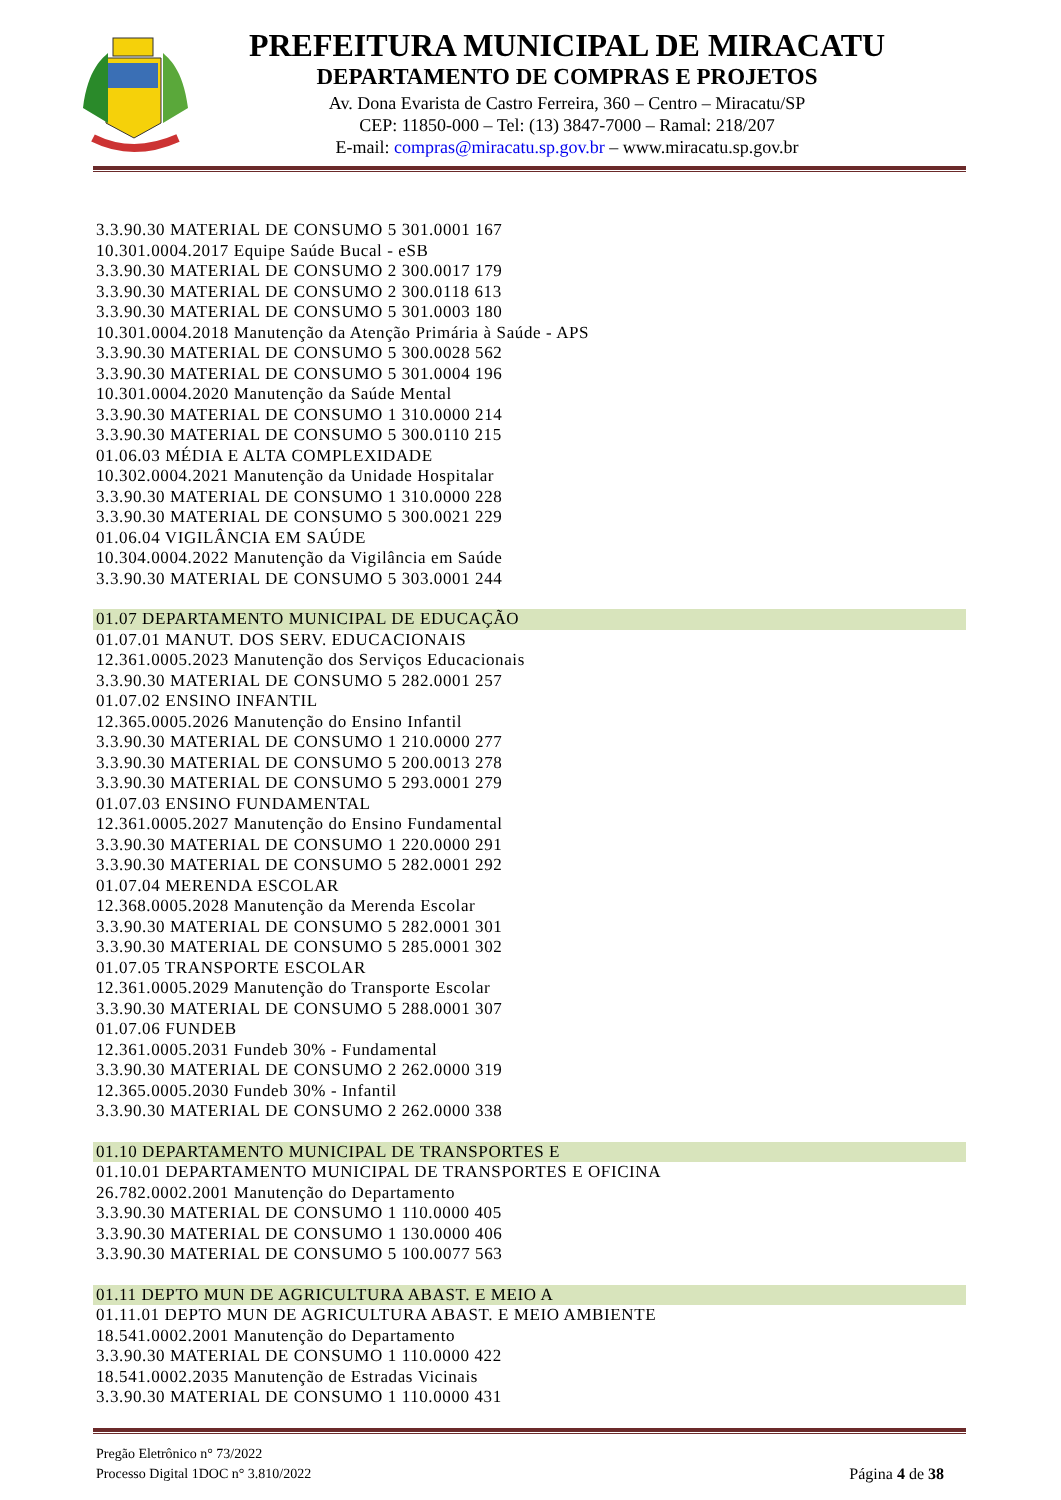PREFEITURA MUNICIPAL DE MIRACATU
DEPARTAMENTO DE COMPRAS E PROJETOS
Av. Dona Evarista de Castro Ferreira, 360 – Centro – Miracatu/SP
CEP: 11850-000 – Tel: (13) 3847-7000 – Ramal: 218/207
E-mail: compras@miracatu.sp.gov.br – www.miracatu.sp.gov.br
3.3.90.30 MATERIAL DE CONSUMO 5 301.0001 167
10.301.0004.2017 Equipe Saúde Bucal - eSB
3.3.90.30 MATERIAL DE CONSUMO 2 300.0017 179
3.3.90.30 MATERIAL DE CONSUMO 2 300.0118 613
3.3.90.30 MATERIAL DE CONSUMO 5 301.0003 180
10.301.0004.2018 Manutenção da Atenção Primária à Saúde - APS
3.3.90.30 MATERIAL DE CONSUMO 5 300.0028 562
3.3.90.30 MATERIAL DE CONSUMO 5 301.0004 196
10.301.0004.2020 Manutenção da Saúde Mental
3.3.90.30 MATERIAL DE CONSUMO 1 310.0000 214
3.3.90.30 MATERIAL DE CONSUMO 5 300.0110 215
01.06.03 MÉDIA E ALTA COMPLEXIDADE
10.302.0004.2021 Manutenção da Unidade Hospitalar
3.3.90.30 MATERIAL DE CONSUMO 1 310.0000 228
3.3.90.30 MATERIAL DE CONSUMO 5 300.0021 229
01.06.04 VIGILÂNCIA EM SAÚDE
10.304.0004.2022 Manutenção da Vigilância em Saúde
3.3.90.30 MATERIAL DE CONSUMO 5 303.0001 244
01.07 DEPARTAMENTO MUNICIPAL DE EDUCAÇÃO
01.07.01 MANUT. DOS SERV. EDUCACIONAIS
12.361.0005.2023 Manutenção dos Serviços Educacionais
3.3.90.30 MATERIAL DE CONSUMO 5 282.0001 257
01.07.02 ENSINO INFANTIL
12.365.0005.2026 Manutenção do Ensino Infantil
3.3.90.30 MATERIAL DE CONSUMO 1 210.0000 277
3.3.90.30 MATERIAL DE CONSUMO 5 200.0013 278
3.3.90.30 MATERIAL DE CONSUMO 5 293.0001 279
01.07.03 ENSINO FUNDAMENTAL
12.361.0005.2027 Manutenção do Ensino Fundamental
3.3.90.30 MATERIAL DE CONSUMO 1 220.0000 291
3.3.90.30 MATERIAL DE CONSUMO 5 282.0001 292
01.07.04 MERENDA ESCOLAR
12.368.0005.2028 Manutenção da Merenda Escolar
3.3.90.30 MATERIAL DE CONSUMO 5 282.0001 301
3.3.90.30 MATERIAL DE CONSUMO 5 285.0001 302
01.07.05 TRANSPORTE ESCOLAR
12.361.0005.2029 Manutenção do Transporte Escolar
3.3.90.30 MATERIAL DE CONSUMO 5 288.0001 307
01.07.06 FUNDEB
12.361.0005.2031 Fundeb 30% - Fundamental
3.3.90.30 MATERIAL DE CONSUMO 2 262.0000 319
12.365.0005.2030 Fundeb 30% - Infantil
3.3.90.30 MATERIAL DE CONSUMO 2 262.0000 338
01.10 DEPARTAMENTO MUNICIPAL DE TRANSPORTES E
01.10.01 DEPARTAMENTO MUNICIPAL DE TRANSPORTES E OFICINA
26.782.0002.2001 Manutenção do Departamento
3.3.90.30 MATERIAL DE CONSUMO 1 110.0000 405
3.3.90.30 MATERIAL DE CONSUMO 1 130.0000 406
3.3.90.30 MATERIAL DE CONSUMO 5 100.0077 563
01.11 DEPTO MUN DE AGRICULTURA ABAST. E MEIO A
01.11.01 DEPTO MUN DE AGRICULTURA ABAST. E MEIO AMBIENTE
18.541.0002.2001 Manutenção do Departamento
3.3.90.30 MATERIAL DE CONSUMO 1 110.0000 422
18.541.0002.2035 Manutenção de Estradas Vicinais
3.3.90.30 MATERIAL DE CONSUMO 1 110.0000 431
Pregão Eletrônico n° 73/2022
Processo Digital 1DOC n° 3.810/2022
Página 4 de 38